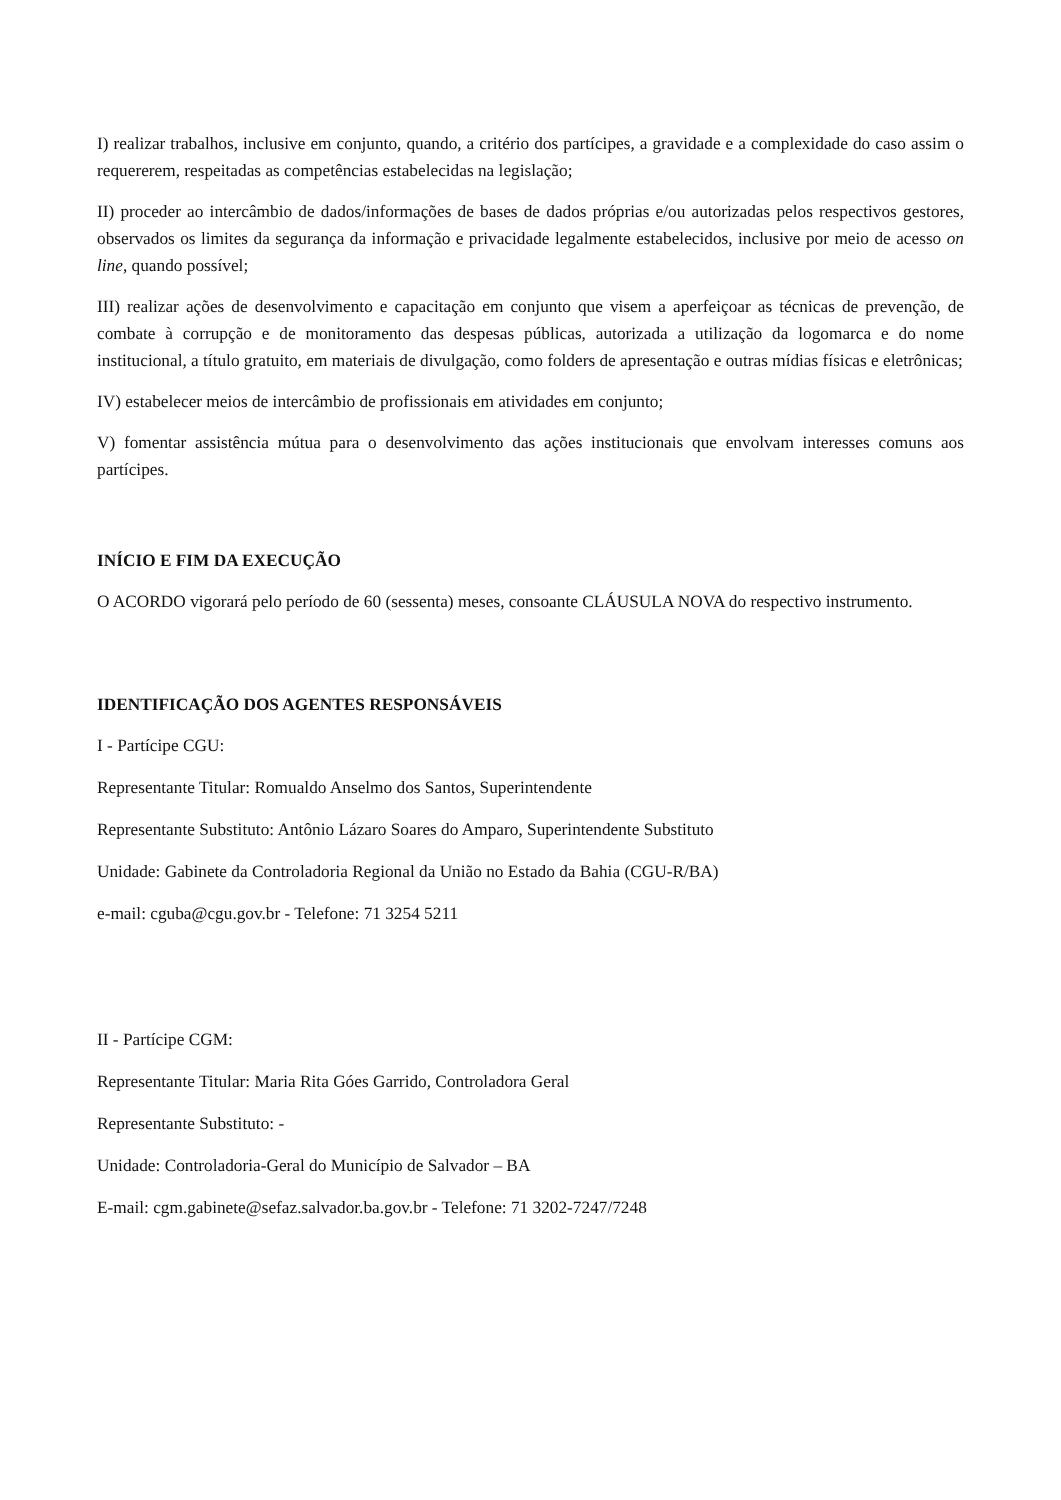I) realizar trabalhos, inclusive em conjunto, quando, a critério dos partícipes, a gravidade e a complexidade do caso assim o requererem, respeitadas as competências estabelecidas na legislação;
II) proceder ao intercâmbio de dados/informações de bases de dados próprias e/ou autorizadas pelos respectivos gestores, observados os limites da segurança da informação e privacidade legalmente estabelecidos, inclusive por meio de acesso on line, quando possível;
III) realizar ações de desenvolvimento e capacitação em conjunto que visem a aperfeiçoar as técnicas de prevenção, de combate à corrupção e de monitoramento das despesas públicas, autorizada a utilização da logomarca e do nome institucional, a título gratuito, em materiais de divulgação, como folders de apresentação e outras mídias físicas e eletrônicas;
IV) estabelecer meios de intercâmbio de profissionais em atividades em conjunto;
V) fomentar assistência mútua para o desenvolvimento das ações institucionais que envolvam interesses comuns aos partícipes.
INÍCIO E FIM DA EXECUÇÃO
O ACORDO vigorará pelo período de 60 (sessenta) meses, consoante CLÁUSULA NOVA do respectivo instrumento.
IDENTIFICAÇÃO DOS AGENTES RESPONSÁVEIS
I - Partícipe CGU:
Representante Titular: Romualdo Anselmo dos Santos, Superintendente
Representante Substituto: Antônio Lázaro Soares do Amparo, Superintendente Substituto
Unidade: Gabinete da Controladoria Regional da União no Estado da Bahia (CGU-R/BA)
e-mail: cguba@cgu.gov.br - Telefone: 71 3254 5211
II - Partícipe CGM:
Representante Titular: Maria Rita Góes Garrido, Controladora Geral
Representante Substituto: -
Unidade: Controladoria-Geral do Município de Salvador – BA
E-mail: cgm.gabinete@sefaz.salvador.ba.gov.br - Telefone: 71 3202-7247/7248